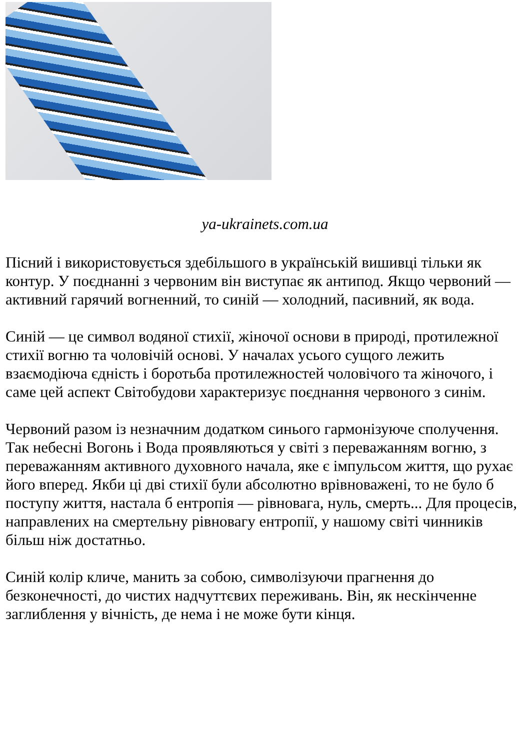ya-ukrainets.com.ua
Пісний і використовується здебільшого в українській вишивці тільки як контур. У поєднанні з червоним він виступає як антипод. Якщо червоний — активний гарячий вогненний, то синій — холодний, пасивний, як вода.
Синій — це символ водяної стихії, жіночої основи в природі, протилежної стихії вогню та чоловічій основі. У началах усього сущого лежить взаємодіюча єдність і боротьба протилежностей чоловічого та жіночого, і саме цей аспект Світобудови характеризує поєднання червоного з синім.
Червоний разом із незначним додатком синього гармонізуюче сполучення. Так небесні Вогонь і Вода проявляються у світі з переважанням вогню, з переважанням активного духовного начала, яке є імпульсом життя, що рухає його вперед. Якби ці дві стихії були абсолютно врівноважені, то не було б поступу життя, настала б ентропія — рівновага, нуль, смерть... Для процесів, направлених на смертельну рівновагу ентропії, у нашому світі чинників більш ніж достатньо.
Синій колір кличе, манить за собою, символізуючи прагнення до безконечності, до чистих надчуттєвих переживань. Він, як нескінченне заглиблення у вічність, де нема і не може бути кінця.